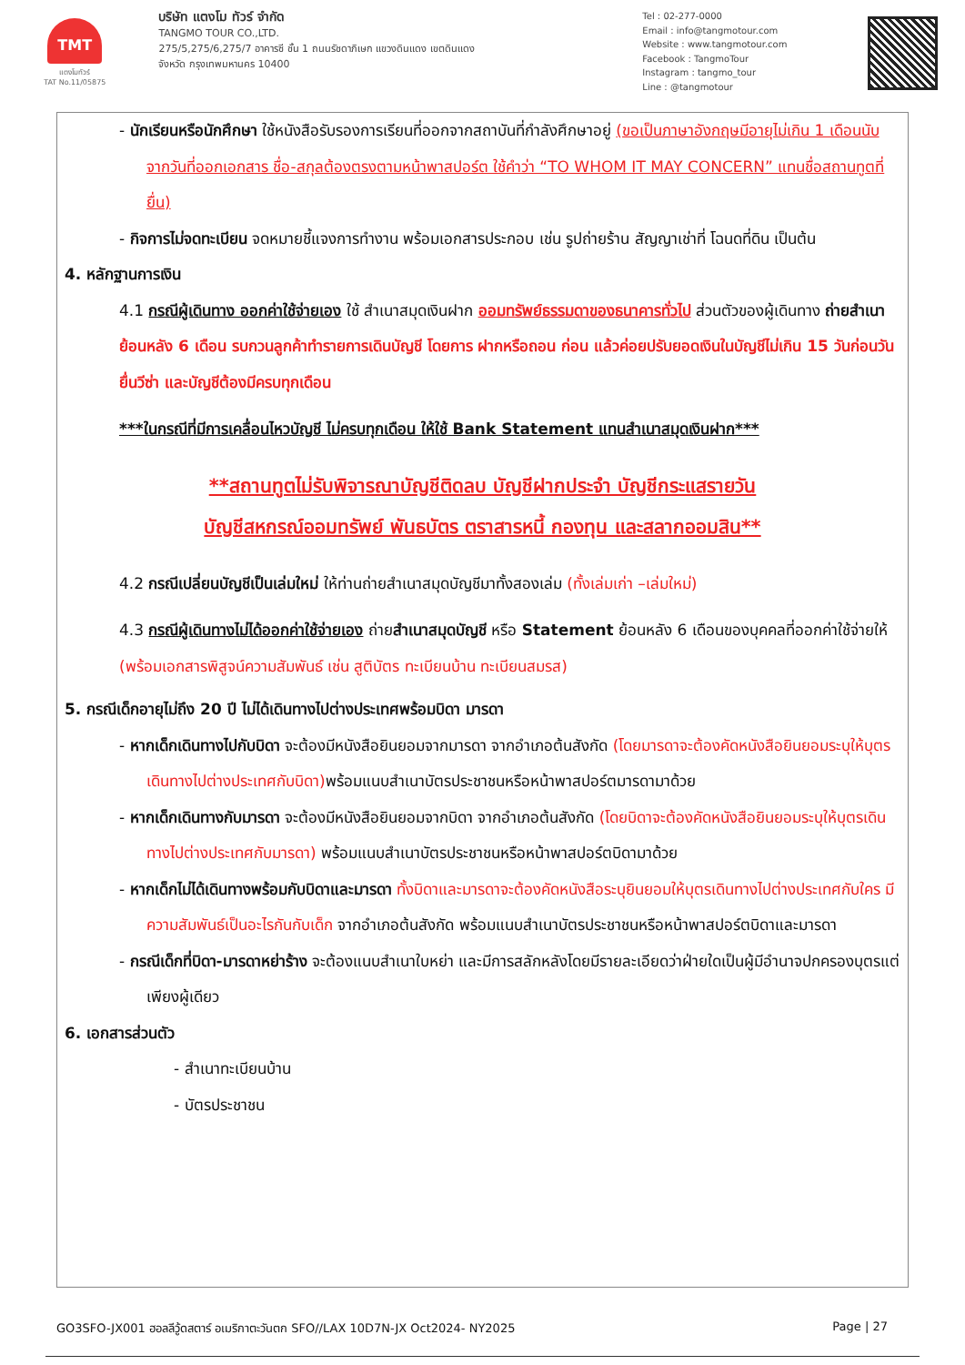TMT
แตงโมทัวร์
TAT No.11/05875
บริษัท แตงโม ทัวร์ จำกัด
TANGMO TOUR CO.,LTD.
275/5,275/6,275/7 อาคารซี ชั้น 1 ถนนรัชดาภิเษก แขวงดินแดง เขตดินแดง
จังหวัด กรุงเทพมหานคร 10400
Tel : 02-277-0000
Email : info@tangmotour.com
Website : www.tangmotour.com
Facebook : TangmoTour
Instagram : tangmo_tour
Line : @tangmotour
- นักเรียนหรือนักศึกษา ใช้หนังสือรับรองการเรียนที่ออกจากสถาบันที่กำลังศึกษาอยู่ (ขอเป็นภาษาอังกฤษมีอายุไม่เกิน 1 เดือนนับจากวันที่ออกเอกสาร ชื่อ-สกุลต้องตรงตามหน้าพาสปอร์ต ใช้คำว่า “TO WHOM IT MAY CONCERN” แทนชื่อสถานทูตที่ยื่น)
- กิจการไม่จดทะเบียน จดหมายชี้แจงการทำงาน พร้อมเอกสารประกอบ เช่น รูปถ่ายร้าน สัญญาเช่าที่ โฉนดที่ดิน เป็นต้น
4. หลักฐานการเงิน
4.1 กรณีผู้เดินทาง ออกค่าใช้จ่ายเอง ใช้ สำเนาสมุดเงินฝาก ออมทรัพย์ธรรมดาของธนาคารทั่วไป ส่วนตัวของผู้เดินทาง ถ่ายสำเนา ย้อนหลัง 6 เดือน รบกวนลูกค้าทำรายการเดินบัญชี โดยการ ฝากหรือถอน ก่อน แล้วค่อยปรับยอดเงินในบัญชีไม่เกิน 15 วันก่อนวันยื่นวีซ่า และบัญชีต้องมีครบทุกเดือน
***ในกรณีที่มีการเคลื่อนไหวบัญชี ไม่ครบทุกเดือน ให้ใช้ Bank Statement แทนสำเนาสมุดเงินฝาก***
**สถานทูตไม่รับพิจารณาบัญชีติดลบ บัญชีฝากประจำ บัญชีกระแสรายวัน
บัญชีสหกรณ์ออมทรัพย์ พันธบัตร ตราสารหนี้ กองทุน และสลากออมสิน**
4.2 กรณีเปลี่ยนบัญชีเป็นเล่มใหม่ ให้ท่านถ่ายสำเนาสมุดบัญชีมาทั้งสองเล่ม (ทั้งเล่มเก่า –เล่มใหม่)
4.3 กรณีผู้เดินทางไม่ได้ออกค่าใช้จ่ายเอง ถ่ายสำเนาสมุดบัญชี หรือ Statement ย้อนหลัง 6 เดือนของบุคคลที่ออกค่าใช้จ่ายให้ (พร้อมเอกสารพิสูจน์ความสัมพันธ์ เช่น สูติบัตร ทะเบียนบ้าน ทะเบียนสมรส)
5. กรณีเด็กอายุไม่ถึง 20 ปี ไม่ได้เดินทางไปต่างประเทศพร้อมบิดา มารดา
- หากเด็กเดินทางไปกับบิดา จะต้องมีหนังสือยินยอมจากมารดา จากอำเภอต้นสังกัด (โดยมารดาจะต้องคัดหนังสือยินยอมระบุให้บุตรเดินทางไปต่างประเทศกับบิดา) พร้อมแนบสำเนาบัตรประชาชนหรือหน้าพาสปอร์ตมารดามาด้วย
- หากเด็กเดินทางกับมารดา จะต้องมีหนังสือยินยอมจากบิดา จากอำเภอต้นสังกัด (โดยบิดาจะต้องคัดหนังสือยินยอมระบุให้บุตรเดินทางไปต่างประเทศกับมารดา) พร้อมแนบสำเนาบัตรประชาชนหรือหน้าพาสปอร์ตบิดามาด้วย
- หากเด็กไม่ได้เดินทางพร้อมกับบิดาและมารดา ทั้งบิดาและมารดาจะต้องคัดหนังสือระบุยินยอมให้บุตรเดินทางไปต่างประเทศกับใคร มีความสัมพันธ์เป็นอะไรกันกับเด็ก จากอำเภอต้นสังกัด พร้อมแนบสำเนาบัตรประชาชนหรือหน้าพาสปอร์ตบิดาและมารดา
- กรณีเด็กที่บิดา-มารดาหย่าร้าง จะต้องแนบสำเนาใบหย่า และมีการสลักหลังโดยมีรายละเอียดว่าฝ่ายใดเป็นผู้มีอำนาจปกครองบุตรแต่เพียงผู้เดียว
6. เอกสารส่วนตัว
- สำเนาทะเบียนบ้าน
- บัตรประชาชน
GO3SFO-JX001 ฮอลลีวู้ดสตาร์ อเมริกาตะวันตก SFO//LAX 10D7N-JX Oct2024- NY2025 Page | 27